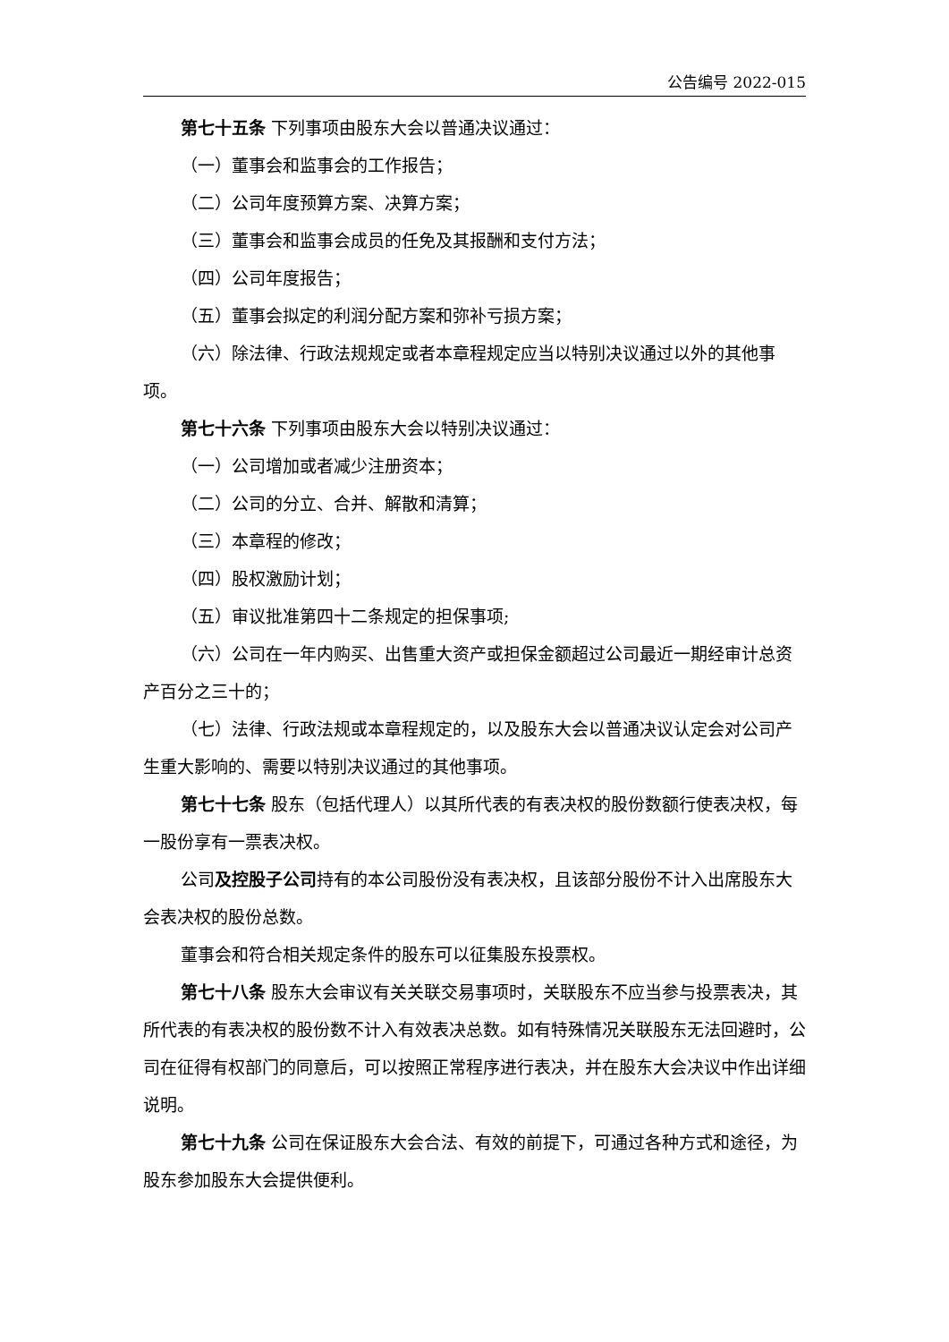公告编号 2022-015
第七十五条 下列事项由股东大会以普通决议通过：
（一）董事会和监事会的工作报告；
（二）公司年度预算方案、决算方案；
（三）董事会和监事会成员的任免及其报酬和支付方法；
（四）公司年度报告；
（五）董事会拟定的利润分配方案和弥补亏损方案；
（六）除法律、行政法规规定或者本章程规定应当以特别决议通过以外的其他事项。
第七十六条 下列事项由股东大会以特别决议通过：
（一）公司增加或者减少注册资本；
（二）公司的分立、合并、解散和清算；
（三）本章程的修改；
（四）股权激励计划；
（五）审议批准第四十二条规定的担保事项;
（六）公司在一年内购买、出售重大资产或担保金额超过公司最近一期经审计总资产百分之三十的；
（七）法律、行政法规或本章程规定的，以及股东大会以普通决议认定会对公司产生重大影响的、需要以特别决议通过的其他事项。
第七十七条 股东（包括代理人）以其所代表的有表决权的股份数额行使表决权，每一股份享有一票表决权。
公司及控股子公司持有的本公司股份没有表决权，且该部分股份不计入出席股东大会表决权的股份总数。
董事会和符合相关规定条件的股东可以征集股东投票权。
第七十八条 股东大会审议有关关联交易事项时，关联股东不应当参与投票表决，其所代表的有表决权的股份数不计入有效表决总数。如有特殊情况关联股东无法回避时，公司在征得有权部门的同意后，可以按照正常程序进行表决，并在股东大会决议中作出详细说明。
第七十九条 公司在保证股东大会合法、有效的前提下，可通过各种方式和途径，为股东参加股东大会提供便利。